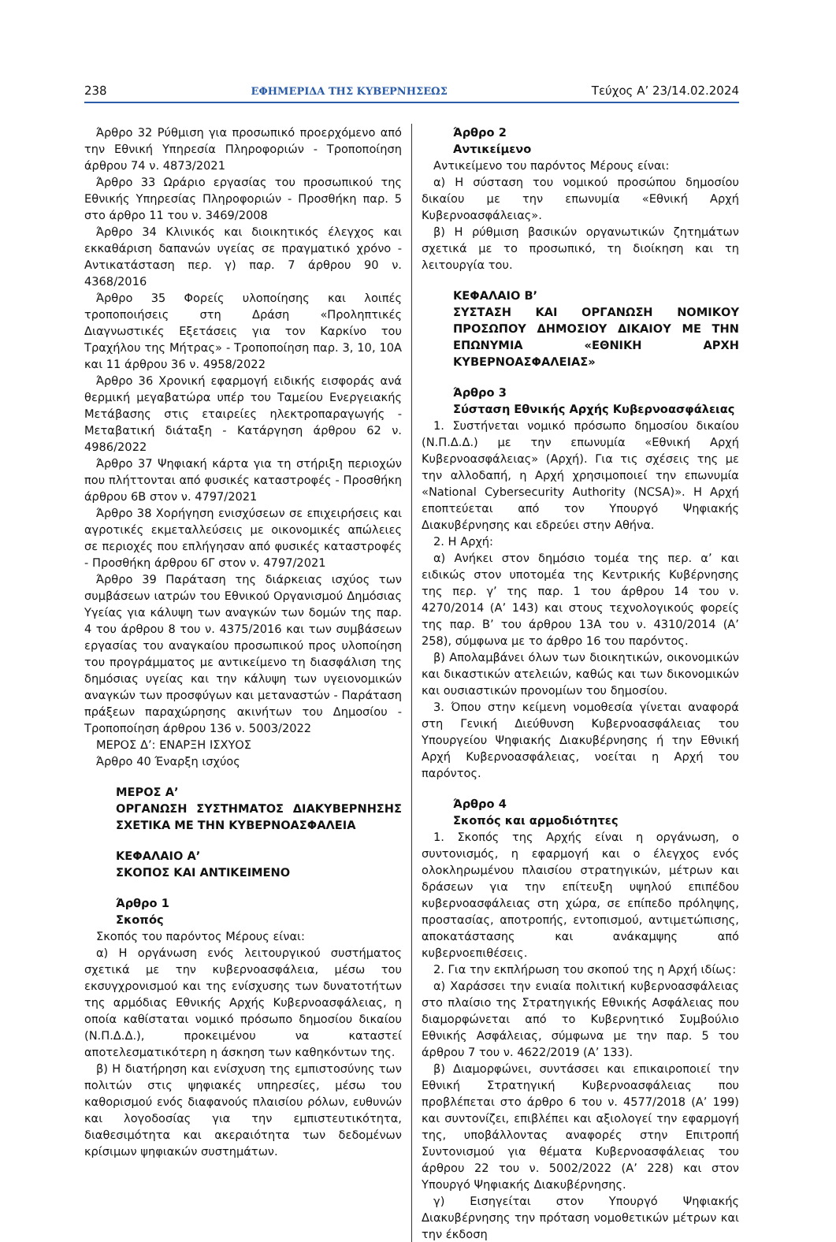238 ΕΦΗΜΕΡΙΔΑ ΤΗΣ ΚΥΒΕΡΝΗΣΕΩΣ Τεύχος A’ 23/14.02.2024
Άρθρο 32 Ρύθμιση για προσωπικό προερχόμενο από την Εθνική Υπηρεσία Πληροφοριών - Τροποποίηση άρθρου 74 ν. 4873/2021
Άρθρο 33 Ωράριο εργασίας του προσωπικού της Εθνικής Υπηρεσίας Πληροφοριών - Προσθήκη παρ. 5 στο άρθρο 11 του ν. 3469/2008
Άρθρο 34 Κλινικός και διοικητικός έλεγχος και εκκαθάριση δαπανών υγείας σε πραγματικό χρόνο - Αντικατάσταση περ. γ) παρ. 7 άρθρου 90 ν. 4368/2016
Άρθρο 35 Φορείς υλοποίησης και λοιπές τροποποιήσεις στη Δράση «Προληπτικές Διαγνωστικές Εξετάσεις για τον Καρκίνο του Τραχήλου της Μήτρας» - Τροποποίηση παρ. 3, 10, 10Α και 11 άρθρου 36 ν. 4958/2022
Άρθρο 36 Χρονική εφαρμογή ειδικής εισφοράς ανά θερμική μεγαβατώρα υπέρ του Ταμείου Ενεργειακής Μετάβασης στις εταιρείες ηλεκτροπαραγωγής - Μεταβατική διάταξη - Κατάργηση άρθρου 62 ν. 4986/2022
Άρθρο 37 Ψηφιακή κάρτα για τη στήριξη περιοχών που πλήττονται από φυσικές καταστροφές - Προσθήκη άρθρου 6Β στον ν. 4797/2021
Άρθρο 38 Χορήγηση ενισχύσεων σε επιχειρήσεις και αγροτικές εκμεταλλεύσεις με οικονομικές απώλειες σε περιοχές που επλήγησαν από φυσικές καταστροφές - Προσθήκη άρθρου 6Γ στον ν. 4797/2021
Άρθρο 39 Παράταση της διάρκειας ισχύος των συμβάσεων ιατρών του Εθνικού Οργανισμού Δημόσιας Υγείας για κάλυψη των αναγκών των δομών της παρ. 4 του άρθρου 8 του ν. 4375/2016 και των συμβάσεων εργασίας του αναγκαίου προσωπικού προς υλοποίηση του προγράμματος με αντικείμενο τη διασφάλιση της δημόσιας υγείας και την κάλυψη των υγειονομικών αναγκών των προσφύγων και μεταναστών - Παράταση πράξεων παραχώρησης ακινήτων του Δημοσίου - Τροποποίηση άρθρου 136 ν. 5003/2022
ΜΕΡΟΣ Δ’: ΕΝΑΡΞΗ ΙΣΧΥΟΣ
Άρθρο 40 Έναρξη ισχύος
ΜΕΡΟΣ Α’
ΟΡΓΑΝΩΣΗ ΣΥΣΤΗΜΑΤΟΣ ΔΙΑΚΥΒΕΡΝΗΣΗΣ ΣΧΕΤΙΚΑ ΜΕ ΤΗΝ ΚΥΒΕΡΝΟΑΣΦΑΛΕΙΑ
ΚΕΦΑΛΑΙΟ Α’
ΣΚΟΠΟΣ ΚΑΙ ΑΝΤΙΚΕΙΜΕΝΟ
Άρθρο 1
Σκοπός
Σκοπός του παρόντος Μέρους είναι:
α) Η οργάνωση ενός λειτουργικού συστήματος σχετικά με την κυβερνοασφάλεια, μέσω του εκσυγχρονισμού και της ενίσχυσης των δυνατοτήτων της αρμόδιας Εθνικής Αρχής Κυβερνοασφάλειας, η οποία καθίσταται νομικό πρόσωπο δημοσίου δικαίου (Ν.Π.Δ.Δ.), προκειμένου να καταστεί αποτελεσματικότερη η άσκηση των καθηκόντων της.
β) Η διατήρηση και ενίσχυση της εμπιστοσύνης των πολιτών στις ψηφιακές υπηρεσίες, μέσω του καθορισμού ενός διαφανούς πλαισίου ρόλων, ευθυνών και λογοδοσίας για την εμπιστευτικότητα, διαθεσιμότητα και ακεραιότητα των δεδομένων κρίσιμων ψηφιακών συστημάτων.
Άρθρο 2
Αντικείμενο
Αντικείμενο του παρόντος Μέρους είναι:
α) Η σύσταση του νομικού προσώπου δημοσίου δικαίου με την επωνυμία «Εθνική Αρχή Κυβερνοασφάλειας».
β) Η ρύθμιση βασικών οργανωτικών ζητημάτων σχετικά με το προσωπικό, τη διοίκηση και τη λειτουργία του.
ΚΕΦΑΛΑΙΟ Β’
ΣΥΣΤΑΣΗ ΚΑΙ ΟΡΓΑΝΩΣΗ ΝΟΜΙΚΟΥ ΠΡΟΣΩΠΟΥ ΔΗΜΟΣΙΟΥ ΔΙΚΑΙΟΥ ΜΕ ΤΗΝ ΕΠΩΝΥΜΙΑ «ΕΘΝΙΚΗ ΑΡΧΗ ΚΥΒΕΡΝΟΑΣΦΑΛΕΙΑΣ»
Άρθρο 3
Σύσταση Εθνικής Αρχής Κυβερνοασφάλειας
1. Συστήνεται νομικό πρόσωπο δημοσίου δικαίου (Ν.Π.Δ.Δ.) με την επωνυμία «Εθνική Αρχή Κυβερνοασφάλειας» (Αρχή). Για τις σχέσεις της με την αλλοδαπή, η Αρχή χρησιμοποιεί την επωνυμία «National Cybersecurity Authority (NCSA)». Η Αρχή εποπτεύεται από τον Υπουργό Ψηφιακής Διακυβέρνησης και εδρεύει στην Αθήνα.
2. Η Αρχή:
α) Ανήκει στον δημόσιο τομέα της περ. α’ και ειδικώς στον υποτομέα της Κεντρικής Κυβέρνησης της περ. γ’ της παρ. 1 του άρθρου 14 του ν. 4270/2014 (Α’ 143) και στους τεχνολογικούς φορείς της παρ. Β’ του άρθρου 13Α του ν. 4310/2014 (Α’ 258), σύμφωνα με το άρθρο 16 του παρόντος.
β) Απολαμβάνει όλων των διοικητικών, οικονομικών και δικαστικών ατελειών, καθώς και των δικονομικών και ουσιαστικών προνομίων του δημοσίου.
3. Όπου στην κείμενη νομοθεσία γίνεται αναφορά στη Γενική Διεύθυνση Κυβερνοασφάλειας του Υπουργείου Ψηφιακής Διακυβέρνησης ή την Εθνική Αρχή Κυβερνοασφάλειας, νοείται η Αρχή του παρόντος.
Άρθρο 4
Σκοπός και αρμοδιότητες
1. Σκοπός της Αρχής είναι η οργάνωση, ο συντονισμός, η εφαρμογή και ο έλεγχος ενός ολοκληρωμένου πλαισίου στρατηγικών, μέτρων και δράσεων για την επίτευξη υψηλού επιπέδου κυβερνοασφάλειας στη χώρα, σε επίπεδο πρόληψης, προστασίας, αποτροπής, εντοπισμού, αντιμετώπισης, αποκατάστασης και ανάκαμψης από κυβερνοεπιθέσεις.
2. Για την εκπλήρωση του σκοπού της η Αρχή ιδίως:
α) Χαράσσει την ενιαία πολιτική κυβερνοασφάλειας στο πλαίσιο της Στρατηγικής Εθνικής Ασφάλειας που διαμορφώνεται από το Κυβερνητικό Συμβούλιο Εθνικής Ασφάλειας, σύμφωνα με την παρ. 5 του άρθρου 7 του ν. 4622/2019 (Α’ 133).
β) Διαμορφώνει, συντάσσει και επικαιροποιεί την Εθνική Στρατηγική Κυβερνοασφάλειας που προβλέπεται στο άρθρο 6 του ν. 4577/2018 (Α’ 199) και συντονίζει, επιβλέπει και αξιολογεί την εφαρμογή της, υποβάλλοντας αναφορές στην Επιτροπή Συντονισμού για θέματα Κυβερνοασφάλειας του άρθρου 22 του ν. 5002/2022 (Α’ 228) και στον Υπουργό Ψηφιακής Διακυβέρνησης.
γ) Εισηγείται στον Υπουργό Ψηφιακής Διακυβέρνησης την πρόταση νομοθετικών μέτρων και την έκδοση